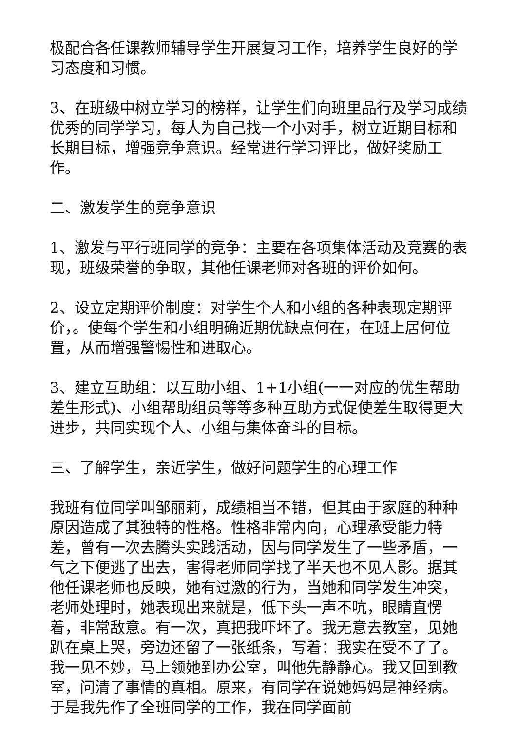极配合各任课教师辅导学生开展复习工作，培养学生良好的学习态度和习惯。
3、在班级中树立学习的榜样，让学生们向班里品行及学习成绩优秀的同学学习，每人为自己找一个小对手，树立近期目标和长期目标，增强竞争意识。经常进行学习评比，做好奖励工作。
二、激发学生的竞争意识
1、激发与平行班同学的竞争：主要在各项集体活动及竞赛的表现，班级荣誉的争取，其他任课老师对各班的评价如何。
2、设立定期评价制度：对学生个人和小组的各种表现定期评价，。使每个学生和小组明确近期优缺点何在，在班上居何位置，从而增强警惕性和进取心。
3、建立互助组：以互助小组、1+1小组(一一对应的优生帮助差生形式)、小组帮助组员等等多种互助方式促使差生取得更大进步，共同实现个人、小组与集体奋斗的目标。
三、了解学生，亲近学生，做好问题学生的心理工作
我班有位同学叫邹丽莉，成绩相当不错，但其由于家庭的种种原因造成了其独特的性格。性格非常内向，心理承受能力特差，曾有一次去腾头实践活动，因与同学发生了一些矛盾，一气之下便逃了出去，害得老师同学找了半天也不见人影。据其他任课老师也反映，她有过激的行为，当她和同学发生冲突，老师处理时，她表现出来就是，低下头一声不吭，眼睛直愣着，非常敌意。有一次，真把我吓坏了。我无意去教室，见她趴在桌上哭，旁边还留了一张纸条，写着：我实在受不了了。我一见不妙，马上领她到办公室，叫他先静静心。我又回到教室，问清了事情的真相。原来，有同学在说她妈妈是神经病。于是我先作了全班同学的工作，我在同学面前